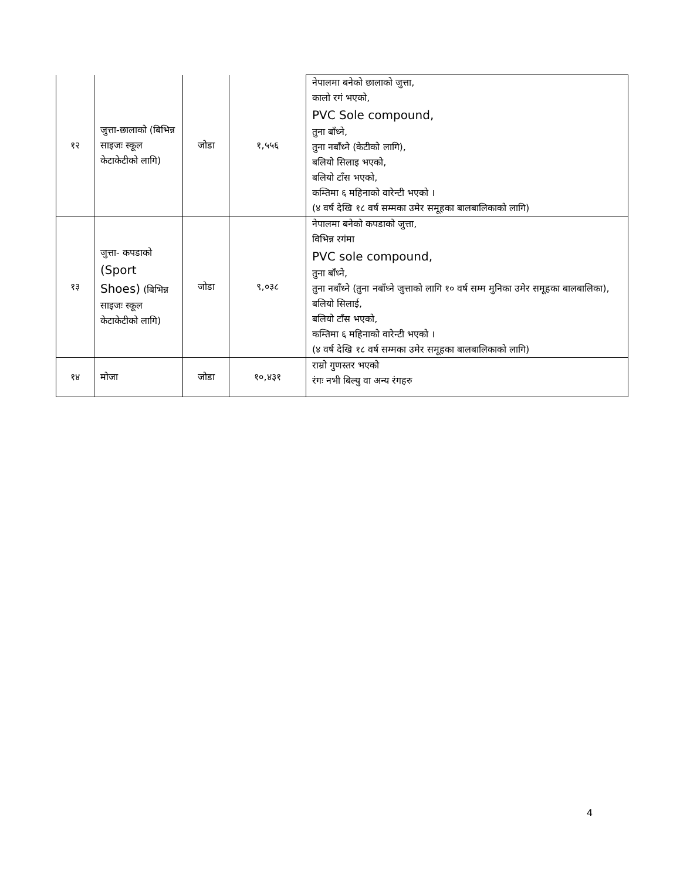| १२ | जुत्ता-छालाको (बिभिन्न साइजः स्कूल केटाकेटीको लागि) | जोडा | १,५५६ | नेपालमा बनेको छालाको जुत्ता, कालो रगं भएको, PVC Sole compound, तुना बाँध्ने, तुना नबाँध्ने (केटीको लागि), बलियो सिलाइ भएको, बलियो टाँस भएको, कम्तिमा ६ महिनाको वारेन्टी भएको । (४ वर्ष देखि १८ वर्ष सम्मका उमेर समूहका बालबालिकाको लागि) |
| १३ | जुत्ता- कपडाको (Sport Shoes) (बिभिन्न साइजः स्कूल केटाकेटीको लागि) | जोडा | ९,०३८ | नेपालमा बनेको कपडाको जुत्ता, विभिन्न रगंमा PVC sole compound, तुना बाँध्ने, तुना नबाँध्ने (तुना नबाँध्ने जुत्ताको लागि १० वर्ष सम्म मुनिका उमेर समूहका बालबालिका), बलियो सिलाई, बलियो टाँस भएको, कम्तिमा ६ महिनाको वारेन्टी भएको । (४ वर्ष देखि १८ वर्ष सम्मका उमेर समूहका बालबालिकाको लागि) |
| १४ | मोजा | जोडा | १०,४३१ | राम्रो गुणस्तर भएको रंगः नभी बिल्यु वा अन्य रंगहरु |
4